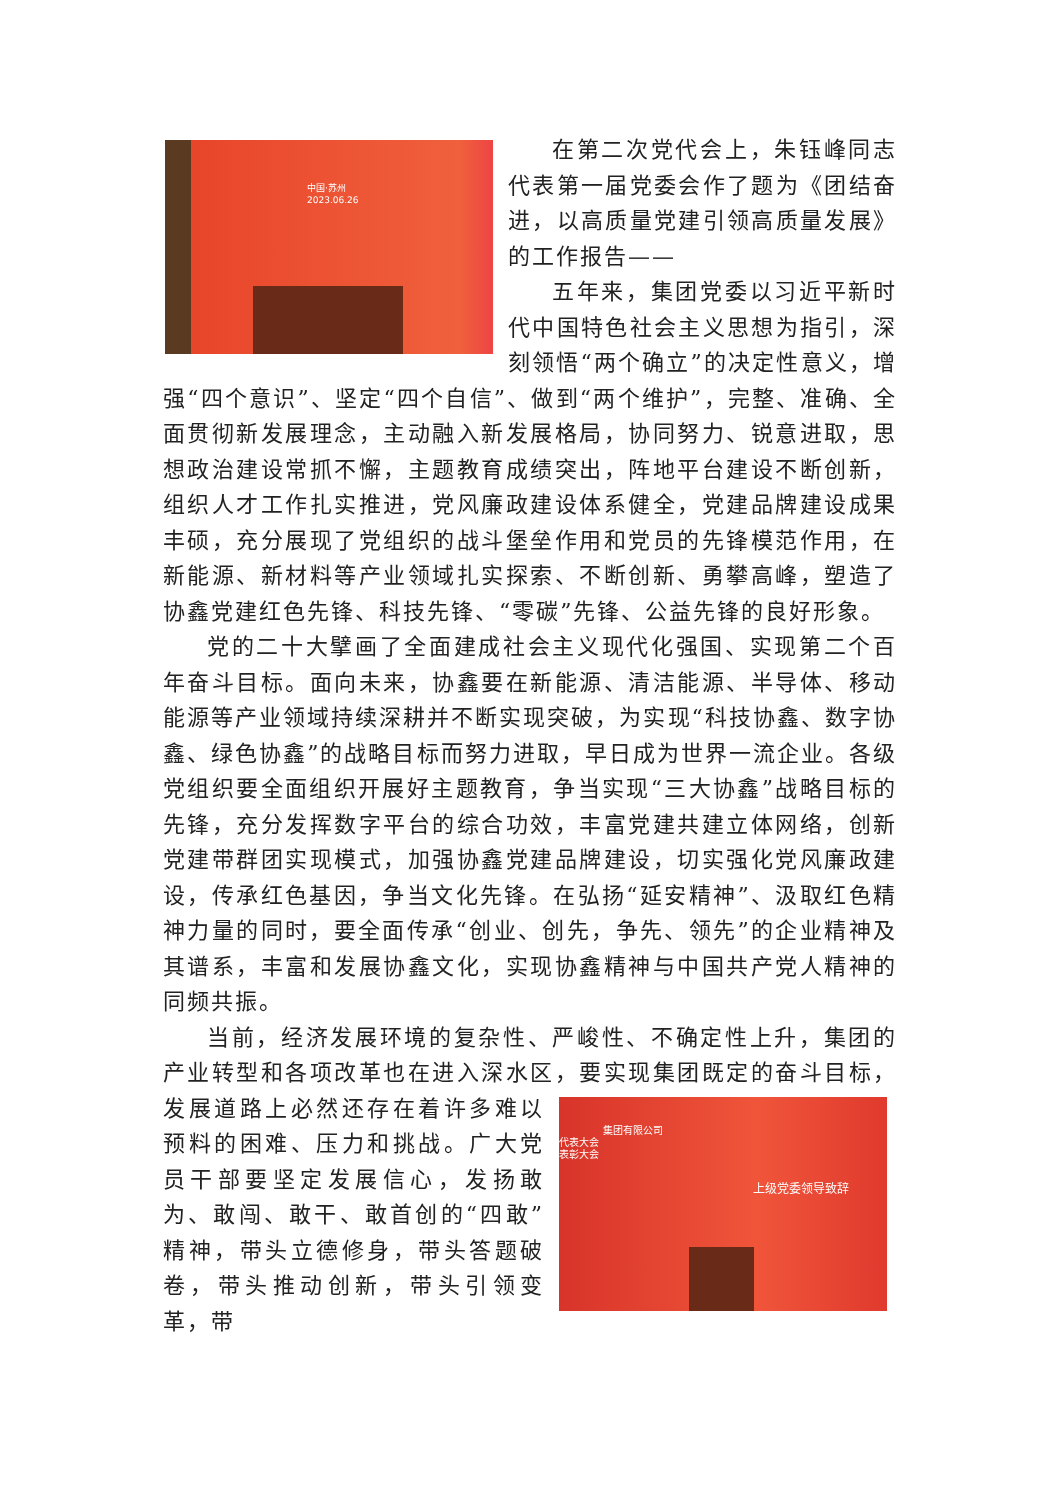中国·苏州
2023.06.26
在第二次党代会上，朱钰峰同志代表第一届党委会作了题为《团结奋进，以高质量党建引领高质量发展》的工作报告——
五年来，集团党委以习近平新时代中国特色社会主义思想为指引，深刻领悟“两个确立”的决定性意义，增强“四个意识”、坚定“四个自信”、做到“两个维护”，完整、准确、全面贯彻新发展理念，主动融入新发展格局，协同努力、锐意进取，思想政治建设常抓不懈，主题教育成绩突出，阵地平台建设不断创新，组织人才工作扎实推进，党风廉政建设体系健全，党建品牌建设成果丰硕，充分展现了党组织的战斗堡垒作用和党员的先锋模范作用，在新能源、新材料等产业领域扎实探索、不断创新、勇攀高峰，塑造了协鑫党建红色先锋、科技先锋、“零碳”先锋、公益先锋的良好形象。
党的二十大擘画了全面建成社会主义现代化强国、实现第二个百年奋斗目标。面向未来，协鑫要在新能源、清洁能源、半导体、移动能源等产业领域持续深耕并不断实现突破，为实现“科技协鑫、数字协鑫、绿色协鑫”的战略目标而努力进取，早日成为世界一流企业。各级党组织要全面组织开展好主题教育，争当实现“三大协鑫”战略目标的先锋，充分发挥数字平台的综合功效，丰富党建共建立体网络，创新党建带群团实现模式，加强协鑫党建品牌建设，切实强化党风廉政建设，传承红色基因，争当文化先锋。在弘扬“延安精神”、汲取红色精神力量的同时，要全面传承“创业、创先，争先、领先”的企业精神及其谱系，丰富和发展协鑫文化，实现协鑫精神与中国共产党人精神的同频共振。
当前，经济发展环境的复杂性、严峻性、不确定性上升，集团的产业转型和各项改革也在进入深水区，要实现集团既定的奋斗目标， 集团有限公司
代表大会
表彰大会
上级党委领导致辞 发展道路上必然还存在着许多难以预料的困难、压力和挑战。广大党员干部要坚定发展信心，发扬敢为、敢闯、敢干、敢首创的“四敢”精神，带头立德修身，带头答题破卷，带头推动创新，带头引领变革，带